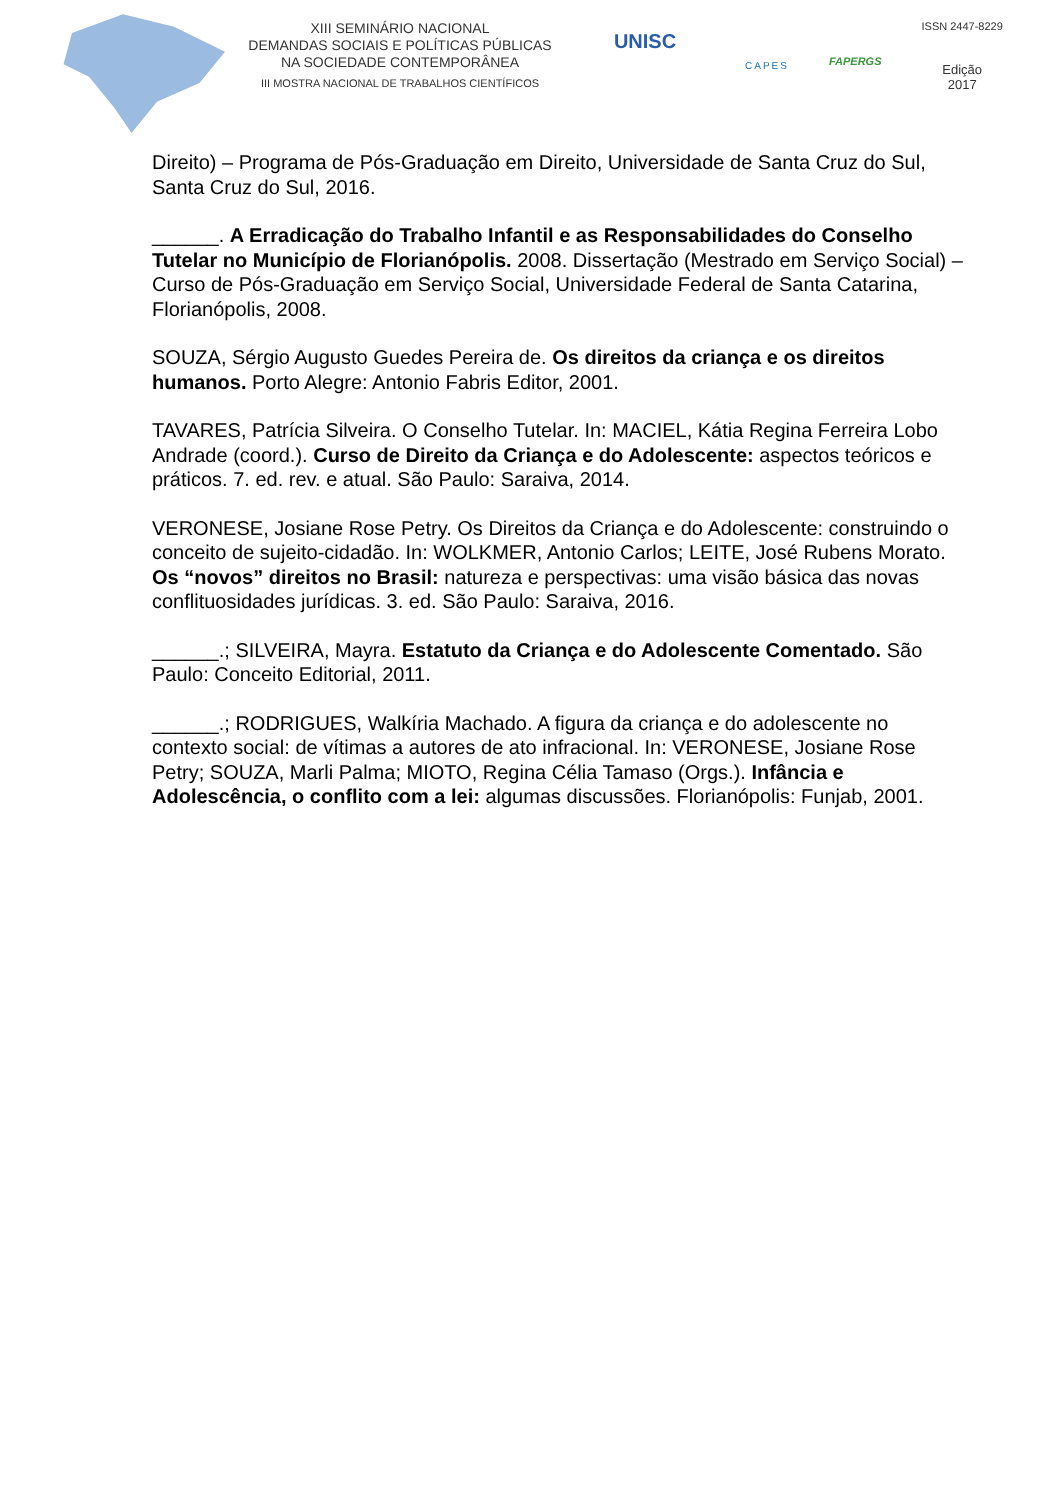XIII SEMINÁRIO NACIONAL
DEMANDAS SOCIAIS E POLÍTICAS PÚBLICAS
NA SOCIEDADE CONTEMPORÂNEA
III MOSTRA NACIONAL DE TRABALHOS CIENTÍFICOS
UNISC
CAPES
FAPERGS
ISSN 2447-8229
Edição
2017
Direito) – Programa de Pós-Graduação em Direito, Universidade de Santa Cruz do Sul, Santa Cruz do Sul, 2016.
______. A Erradicação do Trabalho Infantil e as Responsabilidades do Conselho Tutelar no Município de Florianópolis. 2008. Dissertação (Mestrado em Serviço Social) – Curso de Pós-Graduação em Serviço Social, Universidade Federal de Santa Catarina, Florianópolis, 2008.
SOUZA, Sérgio Augusto Guedes Pereira de. Os direitos da criança e os direitos humanos. Porto Alegre: Antonio Fabris Editor, 2001.
TAVARES, Patrícia Silveira. O Conselho Tutelar. In: MACIEL, Kátia Regina Ferreira Lobo Andrade (coord.). Curso de Direito da Criança e do Adolescente: aspectos teóricos e práticos. 7. ed. rev. e atual. São Paulo: Saraiva, 2014.
VERONESE, Josiane Rose Petry. Os Direitos da Criança e do Adolescente: construindo o conceito de sujeito-cidadão. In: WOLKMER, Antonio Carlos; LEITE, José Rubens Morato. Os “novos” direitos no Brasil: natureza e perspectivas: uma visão básica das novas conflituosidades jurídicas. 3. ed. São Paulo: Saraiva, 2016.
______.; SILVEIRA, Mayra. Estatuto da Criança e do Adolescente Comentado. São Paulo: Conceito Editorial, 2011.
______.; RODRIGUES, Walkíria Machado. A figura da criança e do adolescente no contexto social: de vítimas a autores de ato infracional. In: VERONESE, Josiane Rose Petry; SOUZA, Marli Palma; MIOTO, Regina Célia Tamaso (Orgs.). Infância e Adolescência, o conflito com a lei: algumas discussões. Florianópolis: Funjab, 2001.